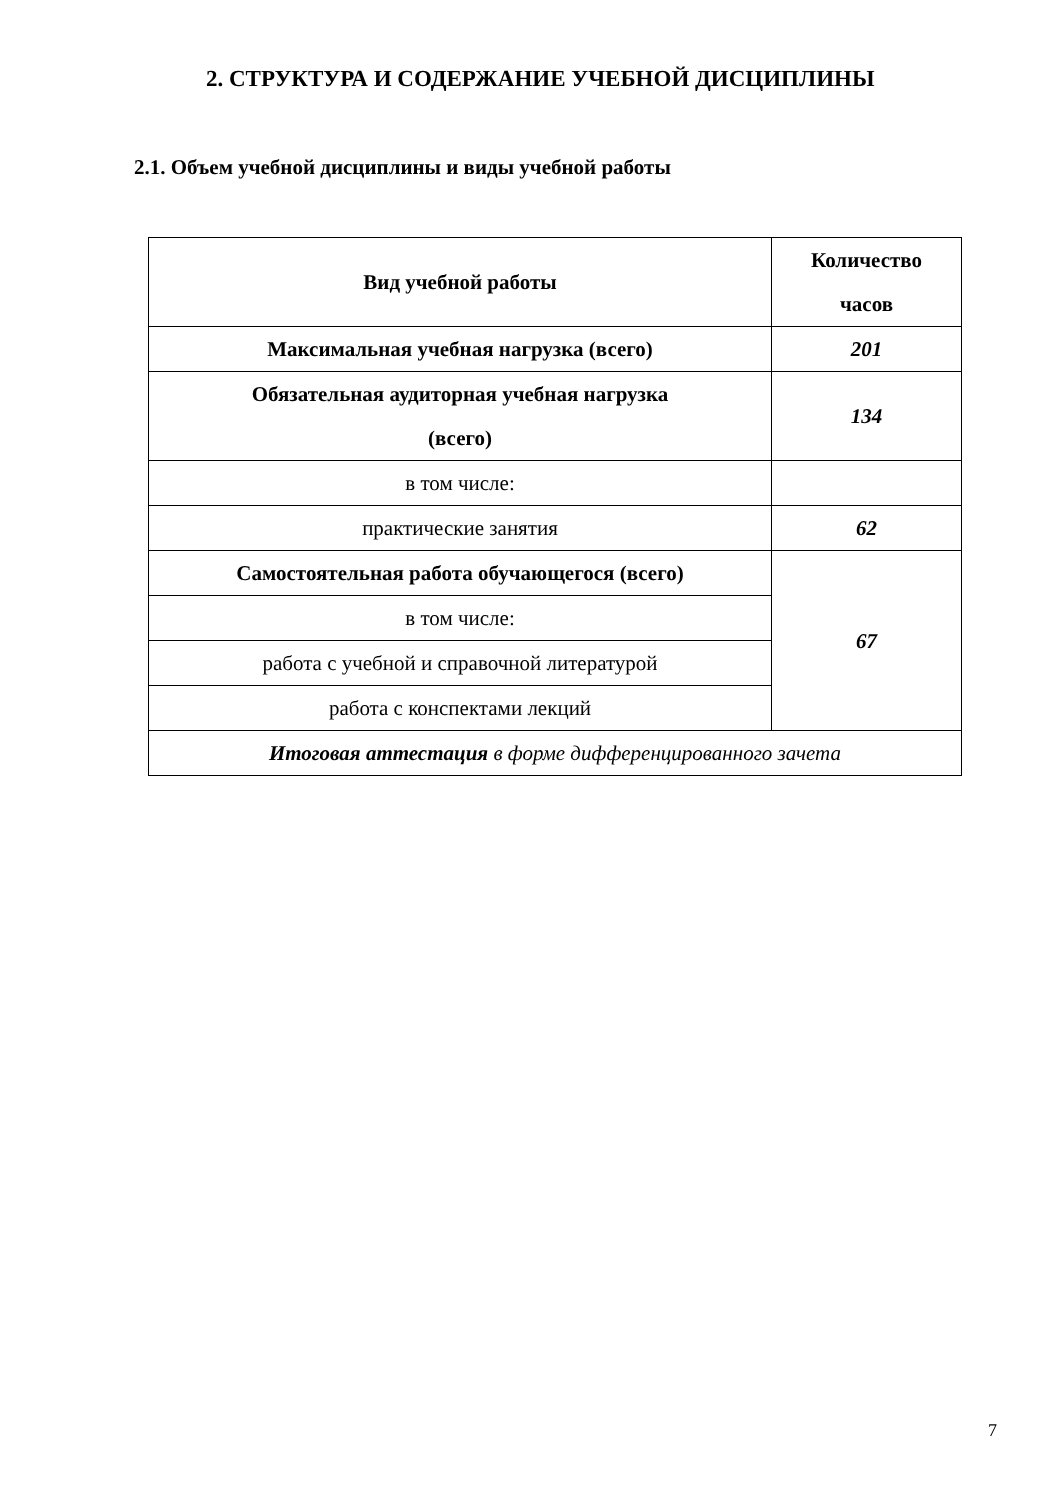2. СТРУКТУРА И СОДЕРЖАНИЕ УЧЕБНОЙ ДИСЦИПЛИНЫ
2.1. Объем учебной дисциплины и виды учебной работы
| Вид учебной работы | Количество часов |
| --- | --- |
| Максимальная учебная нагрузка (всего) | 201 |
| Обязательная аудиторная учебная нагрузка (всего) | 134 |
| в том числе: | |
| практические занятия | 62 |
| Самостоятельная работа обучающегося (всего) | 67 |
| в том числе: | |
| работа с учебной и справочной литературой | |
| работа с конспектами лекций | |
| Итоговая аттестация в форме дифференцированного зачета | |
7